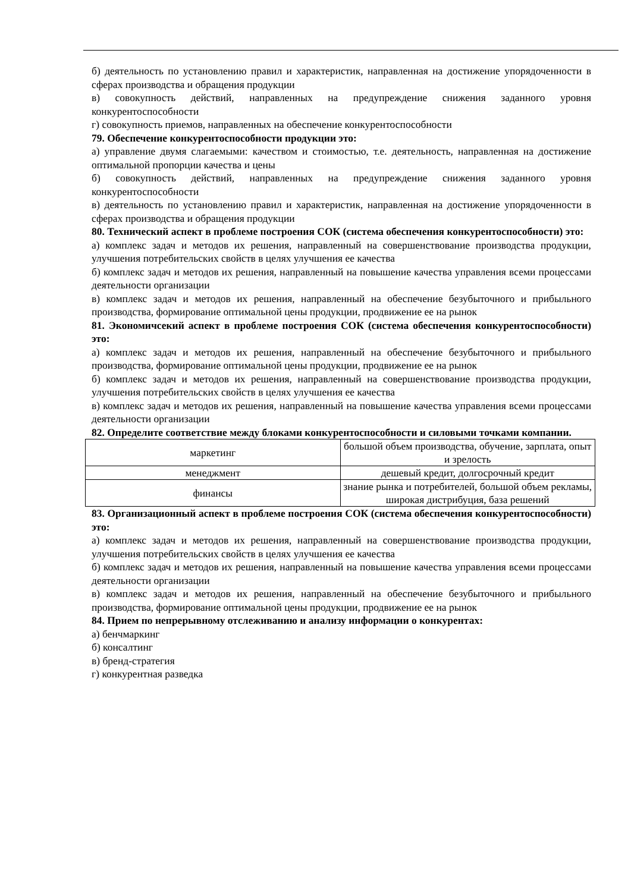б) деятельность по установлению правил и характеристик, направленная на достижение упорядоченности в сферах производства и обращения продукции
в) совокупность действий, направленных на предупреждение снижения заданного уровня конкурентоспособности
г) совокупность приемов, направленных на обеспечение конкурентоспособности
79. Обеспечение конкурентоспособности продукции это:
а) управление двумя слагаемыми: качеством и стоимостью, т.е. деятельность, направленная на достижение оптимальной пропорции качества и цены
б) совокупность действий, направленных на предупреждение снижения заданного уровня конкурентоспособности
в) деятельность по установлению правил и характеристик, направленная на достижение упорядоченности в сферах производства и обращения продукции
80. Технический аспект в проблеме построения СОК (система обеспечения конкурентоспособности) это:
а) комплекс задач и методов их решения, направленный на совершенствование производства продукции, улучшения потребительских свойств в целях улучшения ее качества
б) комплекс задач и методов их решения, направленный на повышение качества управления всеми процессами деятельности организации
в) комплекс задач и методов их решения, направленный на обеспечение безубыточного и прибыльного производства, формирование оптимальной цены продукции, продвижение ее на рынок
81. Экономичсекий аспект в проблеме построения СОК (система обеспечения конкурентоспособности) это:
а) комплекс задач и методов их решения, направленный на обеспечение безубыточного и прибыльного производства, формирование оптимальной цены продукции, продвижение ее на рынок
б) комплекс задач и методов их решения, направленный на совершенствование производства продукции, улучшения потребительских свойств в целях улучшения ее качества
в) комплекс задач и методов их решения, направленный на повышение качества управления всеми процессами деятельности организации
82. Определите соответствие между блоками конкурентоспособности и силовыми точками компании.
| маркетинг | большой объем производства, обучение, зарплата, опыт и зрелость |
| менеджмент | дешевый кредит, долгосрочный кредит |
| финансы | знание рынка и потребителей, большой объем рекламы, широкая дистрибуция, база решений |
83. Организационный аспект в проблеме построения СОК (система обеспечения конкурентоспособности) это:
а) комплекс задач и методов их решения, направленный на совершенствование производства продукции, улучшения потребительских свойств в целях улучшения ее качества
б) комплекс задач и методов их решения, направленный на повышение качества управления всеми процессами деятельности организации
в) комплекс задач и методов их решения, направленный на обеспечение безубыточного и прибыльного производства, формирование оптимальной цены продукции, продвижение ее на рынок
84. Прием по непрерывному отслеживанию и анализу информации о конкурентах:
а) бенчмаркинг
б) консалтинг
в) бренд-стратегия
г) конкурентная разведка